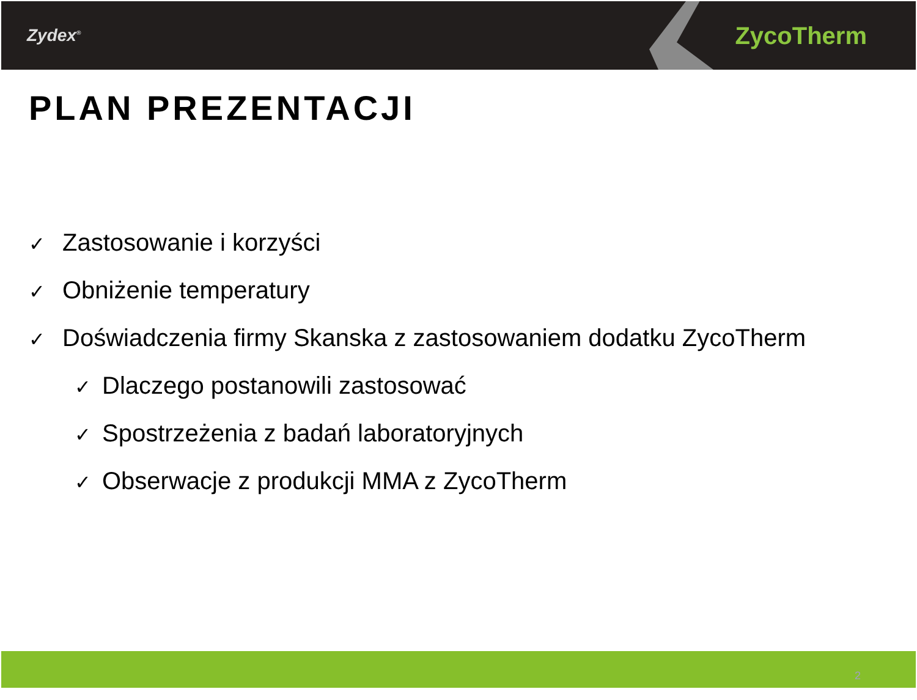Zydex<sup>®</sup>
ZycoTherm
PLAN PREZENTACJI
✓ Zastosowanie i korzyści
✓ Obniżenie temperatury
✓ Doświadczenia firmy Skanska z zastosowaniem dodatku ZycoTherm
✓ Dlaczego postanowili zastosować
✓ Spostrzeżenia z badań laboratoryjnych
✓ Obserwacje z produkcji MMA z ZycoTherm
2